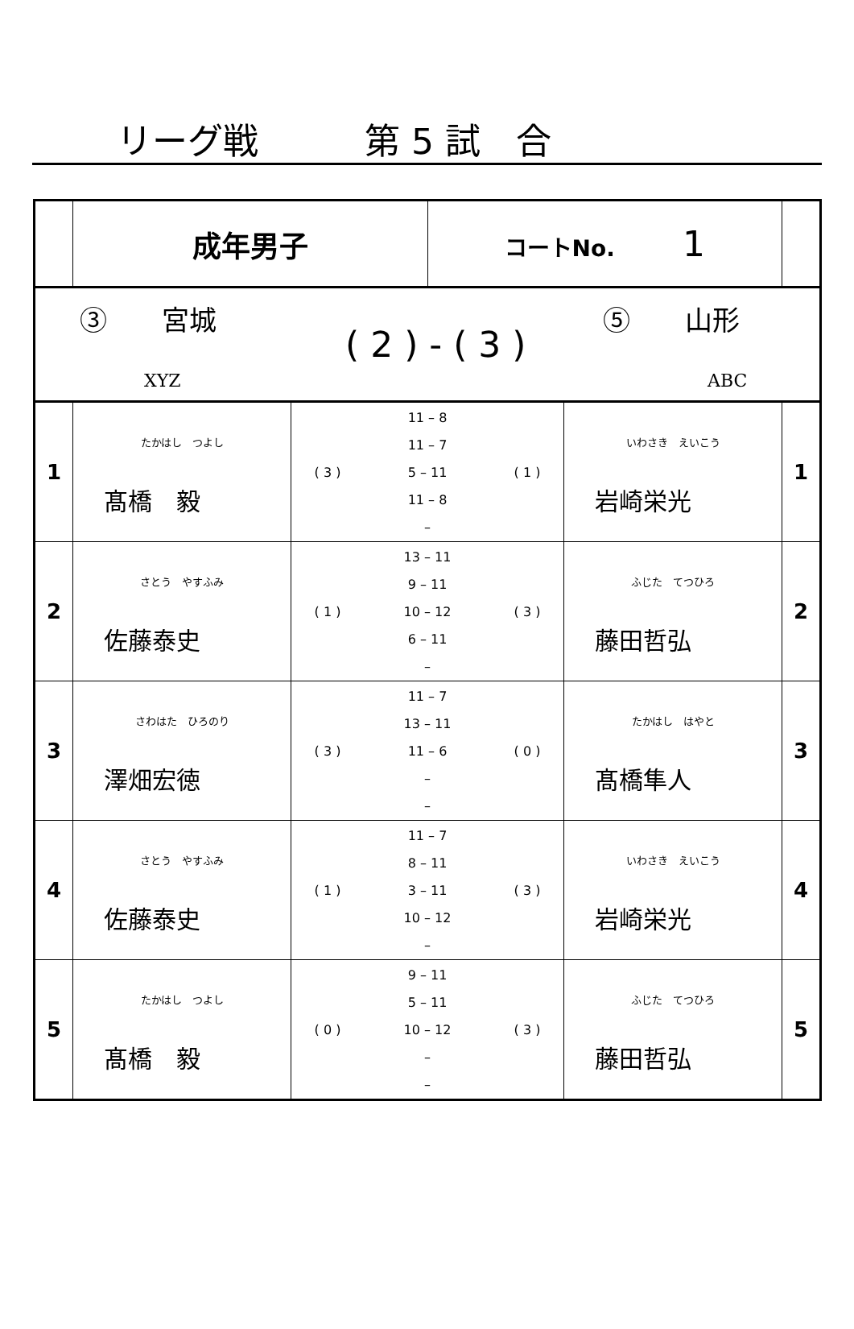リーグ戦　　　第 5 試　合
| | 成年男子 | | コートNo. 1 | | |
| ③ 宮城 XYZ ( 2 ) - ( 3 ) ⑤ 山形 ABC | | | | | |
| 1 | たかはし つよし 髙橋 毅 | / ( 3 ) / 11 – 8 / ( 1 ) / / / 11 – 7 / / / / 5 – 11 / / / / 11 – 8 / / / / – / / | | いわさき えいこう 岩崎栄光 | 1 |
| 2 | さとう やすふみ 佐藤泰史 | / ( 1 ) / 13 – 11 / ( 3 ) / / / 9 – 11 / / / / 10 – 12 / / / / 6 – 11 / / / / – / / | | ふじた てつひろ 藤田哲弘 | 2 |
| 3 | さわはた ひろのり 澤畑宏徳 | / ( 3 ) / 11 – 7 / ( 0 ) / / / 13 – 11 / / / / 11 – 6 / / / / – / / / / – / / | | たかはし はやと 髙橋隼人 | 3 |
| 4 | さとう やすふみ 佐藤泰史 | / ( 1 ) / 11 – 7 / ( 3 ) / / / 8 – 11 / / / / 3 – 11 / / / / 10 – 12 / / / / – / / | | いわさき えいこう 岩崎栄光 | 4 |
| 5 | たかはし つよし 髙橋 毅 | / ( 0 ) / 9 – 11 / ( 3 ) / / / 5 – 11 / / / / 10 – 12 / / / / – / / / / – / / | | ふじた てつひろ 藤田哲弘 | 5 |